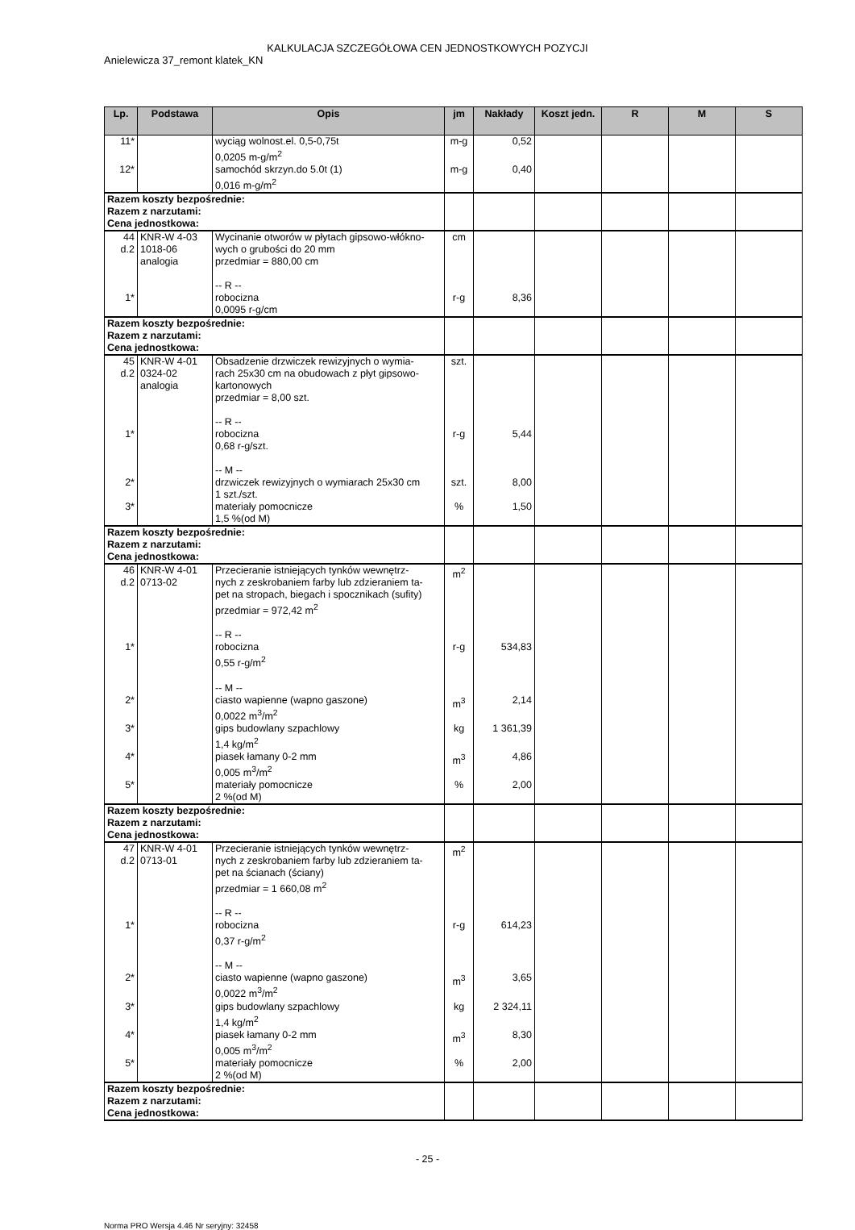KALKULACJA SZCZEGÓŁOWA CEN JEDNOSTKOWYCH POZYCJI
Anielewicza 37_remont klatek_KN
| Lp. | Podstawa | Opis | jm | Nakłady | Koszt jedn. | R | M | S |
| --- | --- | --- | --- | --- | --- | --- | --- | --- |
| 11* | | wyciąg wolnost.el. 0,5-0,75t 0,0205 m-g/m<sup>2</sup> | m-g | 0,52 | | | | |
| 12* | | samochód skrzyn.do 5.0t (1) 0,016 m-g/m<sup>2</sup> | m-g | 0,40 | | | | |
| Razem koszty bezpośrednie: Razem z narzutami: Cena jednostkowa: | | | | | | | | |
| 44 d.2 | KNR-W 4-03 1018-06 analogia | Wycinanie otworów w płytach gipsowo-włókno- wych o grubości do 20 mm przedmiar = 880,00 cm -- R -- | cm | | | | | |
| 1* | | robocizna 0,0095 r-g/cm | r-g | 8,36 | | | | |
| Razem koszty bezpośrednie: Razem z narzutami: Cena jednostkowa: | | | | | | | | |
| 45 d.2 | KNR-W 4-01 0324-02 analogia | Obsadzenie drzwiczek rewizyjnych o wymia- rach 25x30 cm na obudowach z płyt gipsowo- kartonowych przedmiar = 8,00 szt. -- R -- | szt. | | | | | |
| 1* | | robocizna 0,68 r-g/szt. -- M -- | r-g | 5,44 | | | | |
| 2* | | drzwiczek rewizyjnych o wymiarach 25x30 cm 1 szt./szt. | szt. | 8,00 | | | | |
| 3* | | materiały pomocnicze 1,5 %(od M) | % | 1,50 | | | | |
| Razem koszty bezpośrednie: Razem z narzutami: Cena jednostkowa: | | | | | | | | |
| 46 d.2 | KNR-W 4-01 0713-02 | Przecieranie istniejących tynków wewnętrz- nych z zeskrobaniem farby lub zdzieraniem ta- pet na stropach, biegach i spocznikach (sufity) przedmiar = 972,42 m<sup>2</sup> -- R -- | m<sup>2</sup> | | | | | |
| 1* | | robocizna 0,55 r-g/m<sup>2</sup> -- M -- | r-g | 534,83 | | | | |
| 2* | | ciasto wapienne (wapno gaszone) 0,0022 m<sup>3</sup>/m<sup>2</sup> | m<sup>3</sup> | 2,14 | | | | |
| 3* | | gips budowlany szpachlowy 1,4 kg/m<sup>2</sup> | kg | 1 361,39 | | | | |
| 4* | | piasek łamany 0-2 mm 0,005 m<sup>3</sup>/m<sup>2</sup> | m<sup>3</sup> | 4,86 | | | | |
| 5* | | materiały pomocnicze 2 %(od M) | % | 2,00 | | | | |
| Razem koszty bezpośrednie: Razem z narzutami: Cena jednostkowa: | | | | | | | | |
| 47 d.2 | KNR-W 4-01 0713-01 | Przecieranie istniejących tynków wewnętrz- nych z zeskrobaniem farby lub zdzieraniem ta- pet na ścianach (ściany) przedmiar = 1 660,08 m<sup>2</sup> -- R -- | m<sup>2</sup> | | | | | |
| 1* | | robocizna 0,37 r-g/m<sup>2</sup> -- M -- | r-g | 614,23 | | | | |
| 2* | | ciasto wapienne (wapno gaszone) 0,0022 m<sup>3</sup>/m<sup>2</sup> | m<sup>3</sup> | 3,65 | | | | |
| 3* | | gips budowlany szpachlowy 1,4 kg/m<sup>2</sup> | kg | 2 324,11 | | | | |
| 4* | | piasek łamany 0-2 mm 0,005 m<sup>3</sup>/m<sup>2</sup> | m<sup>3</sup> | 8,30 | | | | |
| 5* | | materiały pomocnicze 2 %(od M) | % | 2,00 | | | | |
| Razem koszty bezpośrednie: Razem z narzutami: Cena jednostkowa: | | | | | | | | |
- 25 -
Norma PRO Wersja 4.46 Nr seryjny: 32458